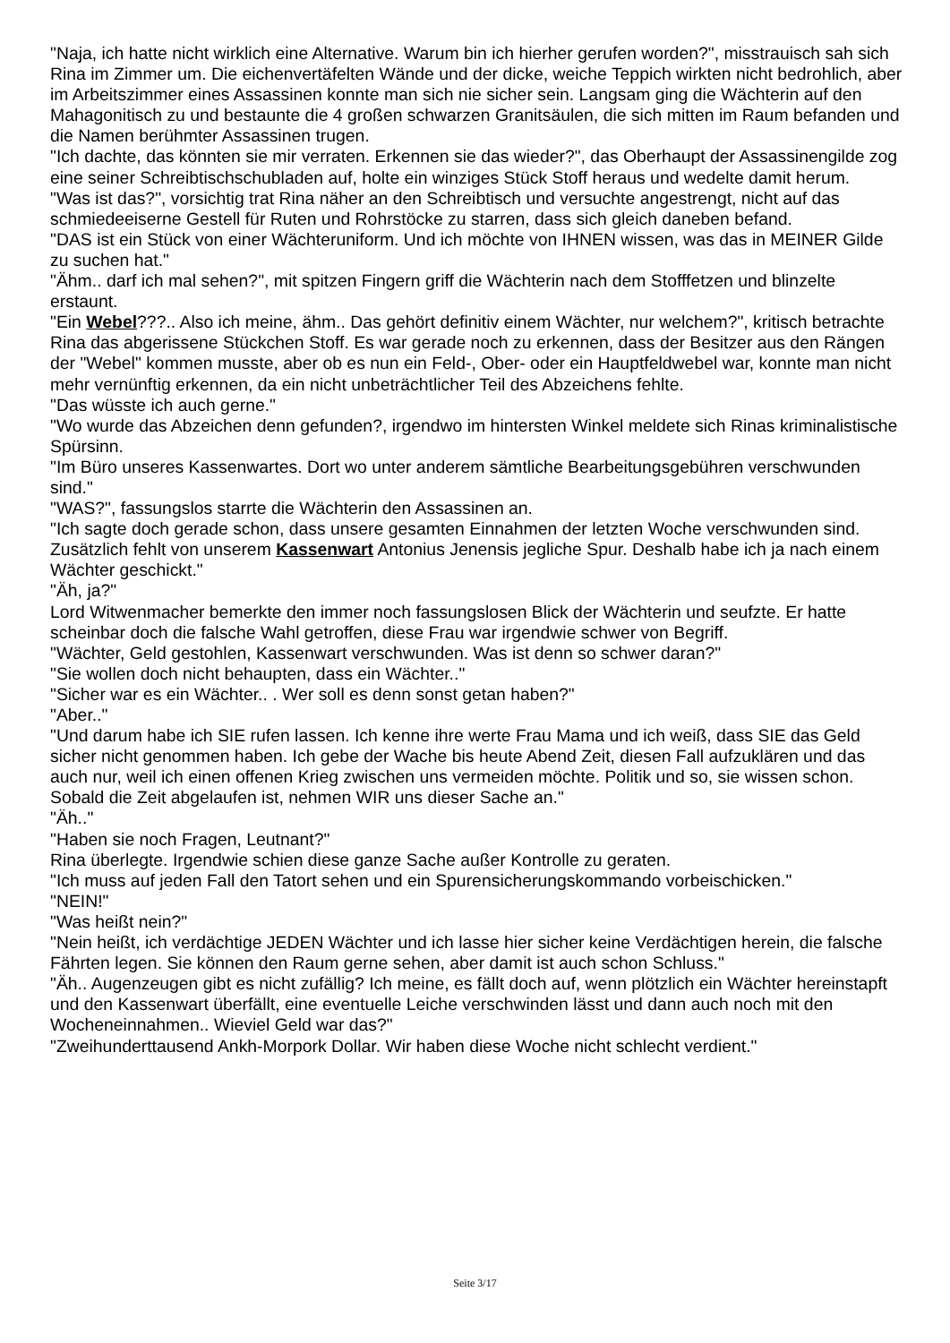"Naja, ich hatte nicht wirklich eine Alternative. Warum bin ich hierher gerufen worden?", misstrauisch sah sich Rina im Zimmer um. Die eichenvertäfelten Wände und der dicke, weiche Teppich wirkten nicht bedrohlich, aber im Arbeitszimmer eines Assassinen konnte man sich nie sicher sein. Langsam ging die Wächterin auf den Mahagonitisch zu und bestaunte die 4 großen schwarzen Granitsäulen, die sich mitten im Raum befanden und die Namen berühmter Assassinen trugen.
"Ich dachte, das könnten sie mir verraten. Erkennen sie das wieder?", das Oberhaupt der Assassinengilde zog eine seiner Schreibtischschubladen auf, holte ein winziges Stück Stoff heraus und wedelte damit herum.
"Was ist das?", vorsichtig trat Rina näher an den Schreibtisch und versuchte angestrengt, nicht auf das schmiedeeiserne Gestell für Ruten und Rohrstöcke zu starren, dass sich gleich daneben befand.
"DAS ist ein Stück von einer Wächteruniform. Und ich möchte von IHNEN wissen, was das in MEINER Gilde zu suchen hat."
"Ähm.. darf ich mal sehen?", mit spitzen Fingern griff die Wächterin nach dem Stofffetzen und blinzelte erstaunt.
"Ein Webel???.. Also ich meine, ähm.. Das gehört definitiv einem Wächter, nur welchem?", kritisch betrachte Rina das abgerissene Stückchen Stoff. Es war gerade noch zu erkennen, dass der Besitzer aus den Rängen der "Webel" kommen musste, aber ob es nun ein Feld-, Ober- oder ein Hauptfeldwebel war, konnte man nicht mehr vernünftig erkennen, da ein nicht unbeträchtlicher Teil des Abzeichens fehlte.
"Das wüsste ich auch gerne."
"Wo wurde das Abzeichen denn gefunden?, irgendwo im hintersten Winkel meldete sich Rinas kriminalistische Spürsinn.
"Im Büro unseres Kassenwartes. Dort wo unter anderem sämtliche Bearbeitungsgebühren verschwunden sind."
"WAS?", fassungslos starrte die Wächterin den Assassinen an.
"Ich sagte doch gerade schon, dass unsere gesamten Einnahmen der letzten Woche verschwunden sind. Zusätzlich fehlt von unserem Kassenwart Antonius Jenensis jegliche Spur. Deshalb habe ich ja nach einem Wächter geschickt."
"Äh, ja?"
Lord Witwenmacher bemerkte den immer noch fassungslosen Blick der Wächterin und seufzte. Er hatte scheinbar doch die falsche Wahl getroffen, diese Frau war irgendwie schwer von Begriff.
"Wächter, Geld gestohlen, Kassenwart verschwunden. Was ist denn so schwer daran?"
"Sie wollen doch nicht behaupten, dass ein Wächter.."
"Sicher war es ein Wächter.. . Wer soll es denn sonst getan haben?"
"Aber.."
"Und darum habe ich SIE rufen lassen. Ich kenne ihre werte Frau Mama und ich weiß, dass SIE das Geld sicher nicht genommen haben. Ich gebe der Wache bis heute Abend Zeit, diesen Fall aufzuklären und das auch nur, weil ich einen offenen Krieg zwischen uns vermeiden möchte. Politik und so, sie wissen schon. Sobald die Zeit abgelaufen ist, nehmen WIR uns dieser Sache an."
"Äh.."
"Haben sie noch Fragen, Leutnant?"
Rina überlegte. Irgendwie schien diese ganze Sache außer Kontrolle zu geraten.
"Ich muss auf jeden Fall den Tatort sehen und ein Spurensicherungskommando vorbeischicken."
"NEIN!"
"Was heißt nein?"
"Nein heißt, ich verdächtige JEDEN Wächter und ich lasse hier sicher keine Verdächtigen herein, die falsche Fährten legen. Sie können den Raum gerne sehen, aber damit ist auch schon Schluss."
"Äh.. Augenzeugen gibt es nicht zufällig? Ich meine, es fällt doch auf, wenn plötzlich ein Wächter hereinstapft und den Kassenwart überfällt, eine eventuelle Leiche verschwinden lässt und dann auch noch mit den Wocheneinnahmen.. Wieviel Geld war das?"
"Zweihunderttausend Ankh-Morpork Dollar. Wir haben diese Woche nicht schlecht verdient."
Seite 3/17